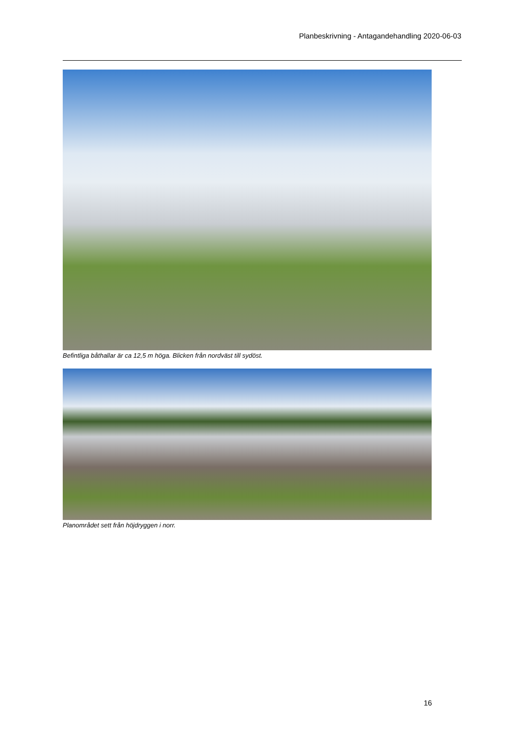Planbeskrivning - Antagandehandling 2020-06-03
Befintliga båthallar är ca 12,5 m höga. Blicken från nordväst till sydöst.
Planområdet sett från höjdryggen i norr.
16